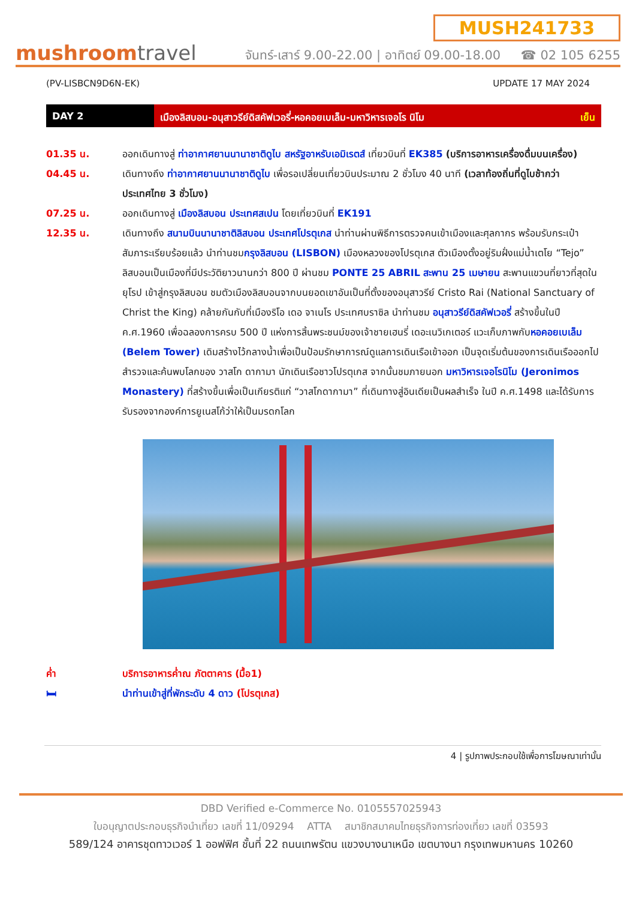mushroomtravel
MUSH241733
จันทร์-เสาร์ 9.00-22.00 | อาทิตย์ 09.00-18.00 ☎ 02 105 6255
(PV-LISBCN9D6N-EK) UPDATE 17 MAY 2024
DAY 2 เมืองลิสบอน-อนุสาวรีย์ดิสคัฟเวอรี่-หอคอยเบเล็ม-มหาวิหารเจอโร นิโม เย็น
01.35 น. ออกเดินทางสู่ ท่าอากาศยานนานาชาติดูไบ สหรัฐอาหรับเอมิเรตส์ เที่ยวบินที่ EK385 (บริการอาหารเครื่องดื่มบนเครื่อง)
04.45 น. เดินทางถึง ท่าอากาศยานนานาชาติดูไบ เพื่อรอเปลี่ยนเที่ยวบินประมาณ 2 ชั่วโมง 40 นาที (เวลาท้องถิ่นที่ดูไบช้ากว่าประเทศไทย 3 ชั่วโมง)
07.25 น. ออกเดินทางสู่ เมืองลิสบอน ประเทศสเปน โดยเที่ยวบินที่ EK191
12.35 น. เดินทางถึง สนามบินนานาชาติลิสบอน ประเทศโปรตุเกส นำท่านผ่านพิธีการตรวจคนเข้าเมืองและศุลกากร พร้อมรับกระเป๋าสัมภาระเรียบร้อยแล้ว นำท่านชมกรุงลิสบอน (LISBON) เมืองหลวงของโปรตุเกส ตัวเมืองตั้งอยู่ริมฝั่งแม่น้ำเตโย “Tejo” ลิสบอนเป็นเมืองที่มีประวัติยาวนานกว่า 800 ปี ผ่านชม PONTE 25 ABRIL สะพาน 25 เมษายน สะพานแขวนที่ยาวที่สุดในยุโรป เข้าสู่กรุงลิสบอน ชมตัวเมืองลิสบอนจากบนยอดเขาอันเป็นที่ตั้งของอนุสาวรีย์ Cristo Rai (National Sanctuary of Christ the King) คล้ายกันกับที่เมืองริโอ เดอ จาเนโร ประเทศบราซิล นำท่านชม อนุสาวรีย์ดิสคัฟเวอรี่ สร้างขึ้นในปี ค.ศ.1960 เพื่อฉลองการครบ 500 ปี แห่งการสิ้นพระชนม์ของเจ้าชายเฮนรี่ เดอะเนวิเกเตอร์ แวะเก็บภาพกับหอคอยเบเล็ม (Belem Tower) เดิมสร้างไว้กลางน้ำเพื่อเป็นป้อมรักษาการณ์ดูแลการเดินเรือเข้าออก เป็นจุดเริ่มต้นของการเดินเรือออกไปสำรวจและค้นพบโลกของ วาสโก ดากามา นักเดินเรือชาวโปรตุเกส จากนั้นชมภายนอก มหาวิหารเจอโรนิโม (Jeronimos Monastery) ที่สร้างขึ้นเพื่อเป็นเกียรติแก่ “วาสโกดากามา” ที่เดินทางสู่อินเดียเป็นผลสำเร็จ ในปี ค.ศ.1498 และได้รับการรับรองจากองค์การยูเนสโก้ว่าให้เป็นมรดกโลก
ค่ำ บริการอาหารค่ำณ ภัตตาคาร (มื้อ1)
🛏 นำท่านเข้าสู่ที่พักระดับ 4 ดาว (โปรตุเกส)
4 | รูปภาพประกอบใช้เพื่อการโฆษณาเท่านั้น
DBD Verified e-Commerce No. 0105557025943
ใบอนุญาตประกอบธุรกิจนำเที่ยว เลขที่ 11/09294 ATTA สมาชิกสมาคมไทยธุรกิจการท่องเที่ยว เลขที่ 03593
589/124 อาคารชุดทาวเวอร์ 1 ออฟฟิศ ชั้นที่ 22 ถนนเทพรัตน แขวงบางนาเหนือ เขตบางนา กรุงเทพมหานคร 10260